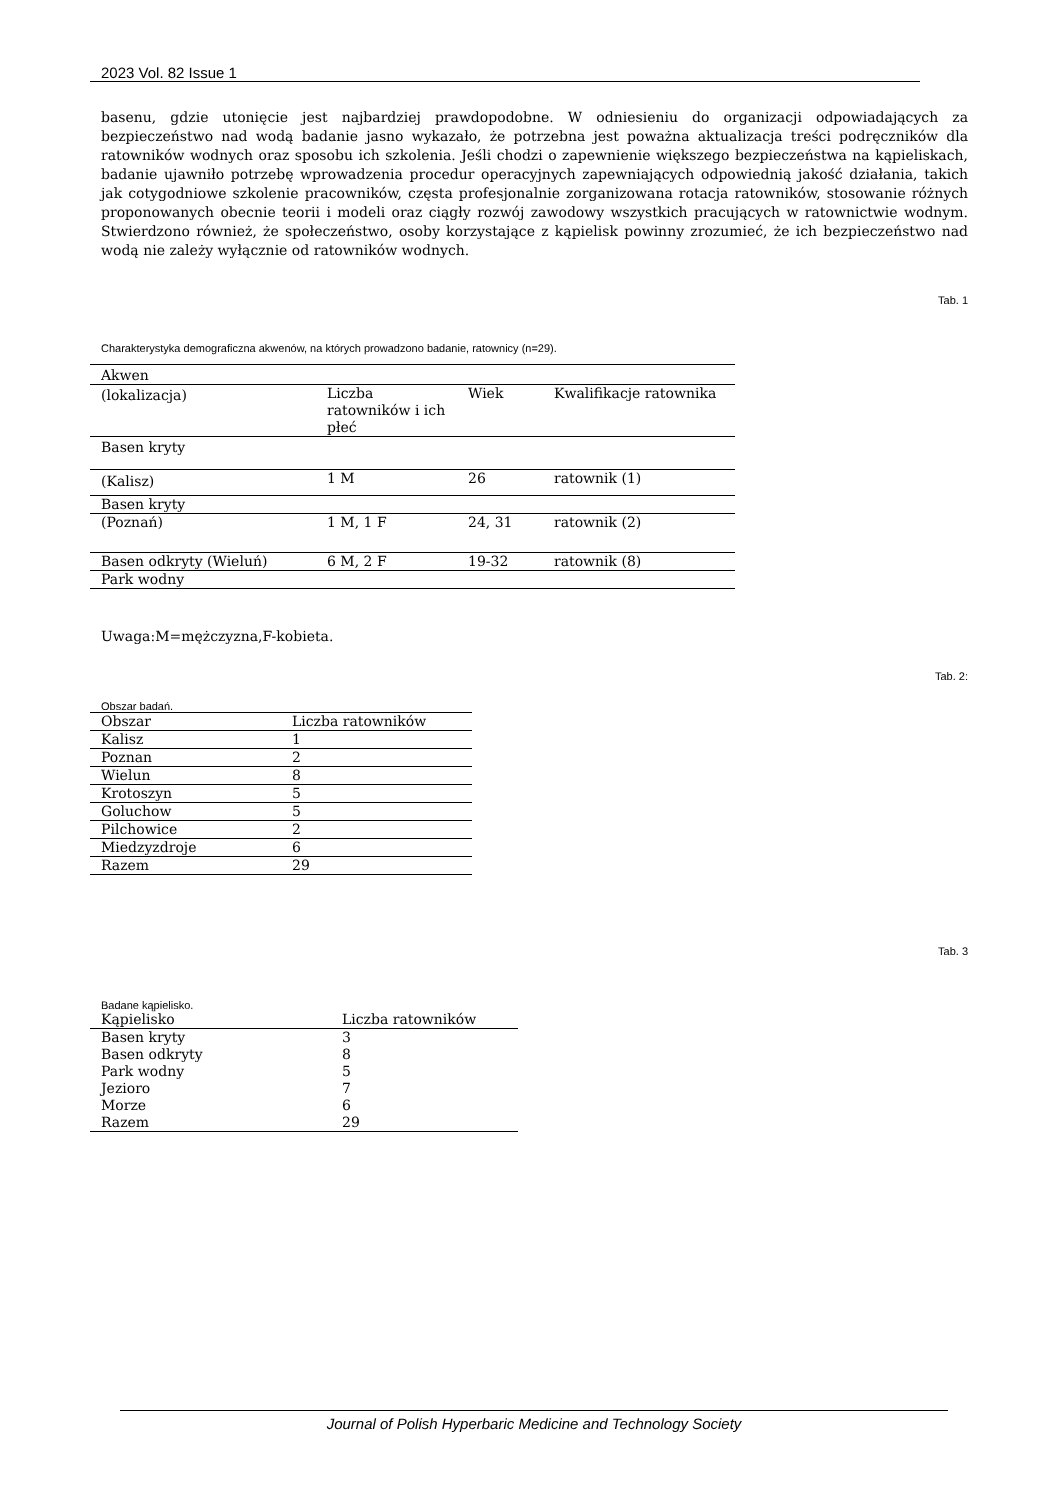2023 Vol. 82 Issue 1
basenu, gdzie utonięcie jest najbardziej prawdopodobne. W odniesieniu do organizacji odpowiadających za bezpieczeństwo nad wodą badanie jasno wykazało, że potrzebna jest poważna aktualizacja treści podręczników dla ratowników wodnych oraz sposobu ich szkolenia. Jeśli chodzi o zapewnienie większego bezpieczeństwa na kąpieliskach, badanie ujawniło potrzebę wprowadzenia procedur operacyjnych zapewniających odpowiednią jakość działania, takich jak cotygodniowe szkolenie pracowników, częsta profesjonalnie zorganizowana rotacja ratowników, stosowanie różnych proponowanych obecnie teorii i modeli oraz ciągły rozwój zawodowy wszystkich pracujących w ratownictwie wodnym. Stwierdzono również, że społeczeństwo, osoby korzystające z kąpielisk powinny zrozumieć, że ich bezpieczeństwo nad wodą nie zależy wyłącznie od ratowników wodnych.
Tab. 1
Charakterystyka demograficzna akwenów, na których prowadzono badanie, ratownicy (n=29).
| Akwen | | | |
| --- | --- | --- | --- |
| (lokalizacja) | Liczba ratowników i ich płeć | Wiek | Kwalifikacje ratownika |
| Basen kryty | | | |
| (Kalisz) | 1 M | 26 | ratownik (1) |
| Basen kryty | | | |
| (Poznań) | 1 M, 1 F | 24, 31 | ratownik (2) |
| Basen odkryty (Wieluń) | 6 M, 2 F | 19-32 | ratownik (8) |
| Park wodny | | | |
Uwaga:M=mężczyzna,F-kobieta.
Tab. 2:
Obszar badań.
| Obszar | Liczba ratowników |
| --- | --- |
| Kalisz | 1 |
| Poznan | 2 |
| Wielun | 8 |
| Krotoszyn | 5 |
| Goluchow | 5 |
| Pilchowice | 2 |
| Miedzyzdroje | 6 |
| Razem | 29 |
Tab. 3
Badane kąpielisko.
| Kąpielisko | Liczba ratowników |
| --- | --- |
| Basen kryty | 3 |
| Basen odkryty | 8 |
| Park wodny | 5 |
| Jezioro | 7 |
| Morze | 6 |
| Razem | 29 |
Journal of Polish Hyperbaric Medicine and Technology Society